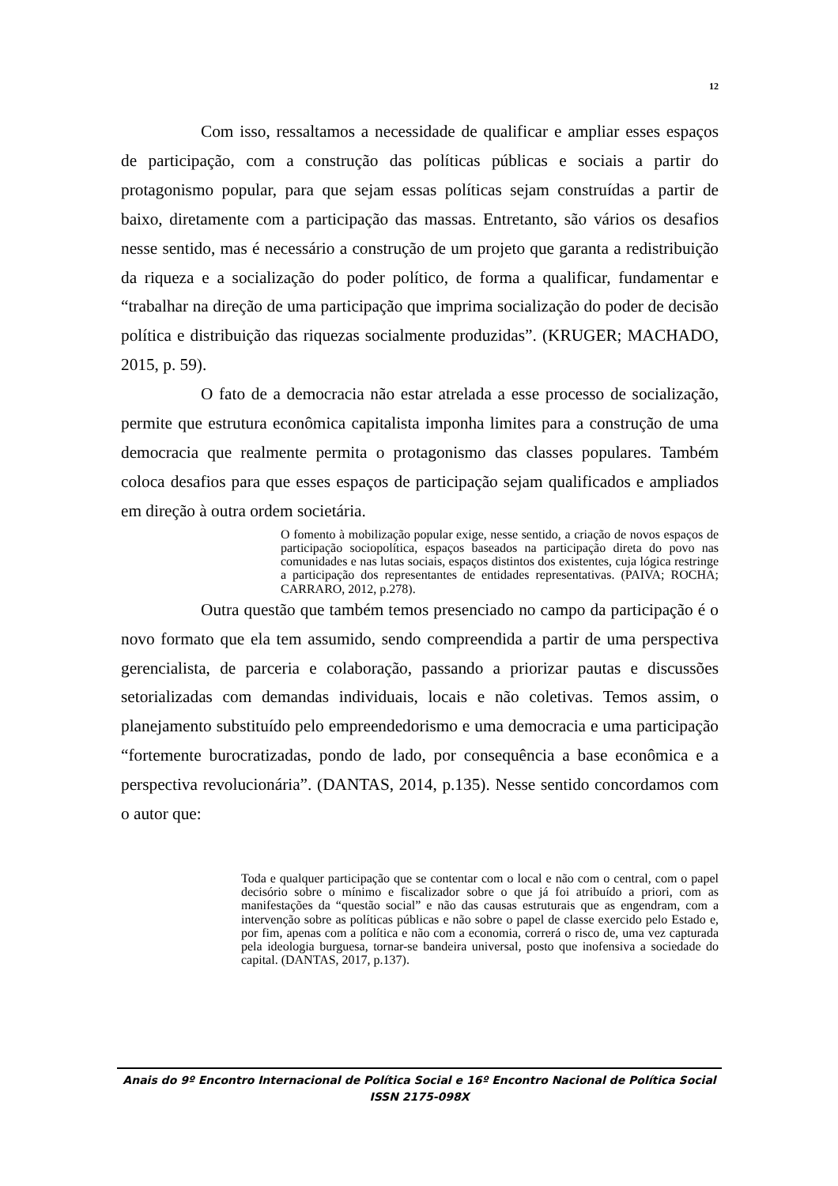12
Com isso, ressaltamos a necessidade de qualificar e ampliar esses espaços de participação, com a construção das políticas públicas e sociais a partir do protagonismo popular, para que sejam essas políticas sejam construídas a partir de baixo, diretamente com a participação das massas. Entretanto, são vários os desafios nesse sentido, mas é necessário a construção de um projeto que garanta a redistribuição da riqueza e a socialização do poder político, de forma a qualificar, fundamentar e “trabalhar na direção de uma participação que imprima socialização do poder de decisão política e distribuição das riquezas socialmente produzidas”. (KRUGER; MACHADO, 2015, p. 59).
O fato de a democracia não estar atrelada a esse processo de socialização, permite que estrutura econômica capitalista imponha limites para a construção de uma democracia que realmente permita o protagonismo das classes populares. Também coloca desafios para que esses espaços de participação sejam qualificados e ampliados em direção à outra ordem societária.
O fomento à mobilização popular exige, nesse sentido, a criação de novos espaços de participação sociopolítica, espaços baseados na participação direta do povo nas comunidades e nas lutas sociais, espaços distintos dos existentes, cuja lógica restringe a participação dos representantes de entidades representativas. (PAIVA; ROCHA; CARRARO, 2012, p.278).
Outra questão que também temos presenciado no campo da participação é o novo formato que ela tem assumido, sendo compreendida a partir de uma perspectiva gerencialista, de parceria e colaboração, passando a priorizar pautas e discussões setorializadas com demandas individuais, locais e não coletivas. Temos assim, o planejamento substituído pelo empreendedorismo e uma democracia e uma participação “fortemente burocratizadas, pondo de lado, por consequência a base econômica e a perspectiva revolucionária”. (DANTAS, 2014, p.135). Nesse sentido concordamos com o autor que:
Toda e qualquer participação que se contentar com o local e não com o central, com o papel decisório sobre o mínimo e fiscalizador sobre o que já foi atribuído a priori, com as manifestações da “questão social” e não das causas estruturais que as engendram, com a intervenção sobre as políticas públicas e não sobre o papel de classe exercido pelo Estado e, por fim, apenas com a política e não com a economia, correrá o risco de, uma vez capturada pela ideologia burguesa, tornar-se bandeira universal, posto que inofensiva a sociedade do capital. (DANTAS, 2017, p.137).
Anais do 9º Encontro Internacional de Política Social e 16º Encontro Nacional de Política Social
ISSN 2175-098X